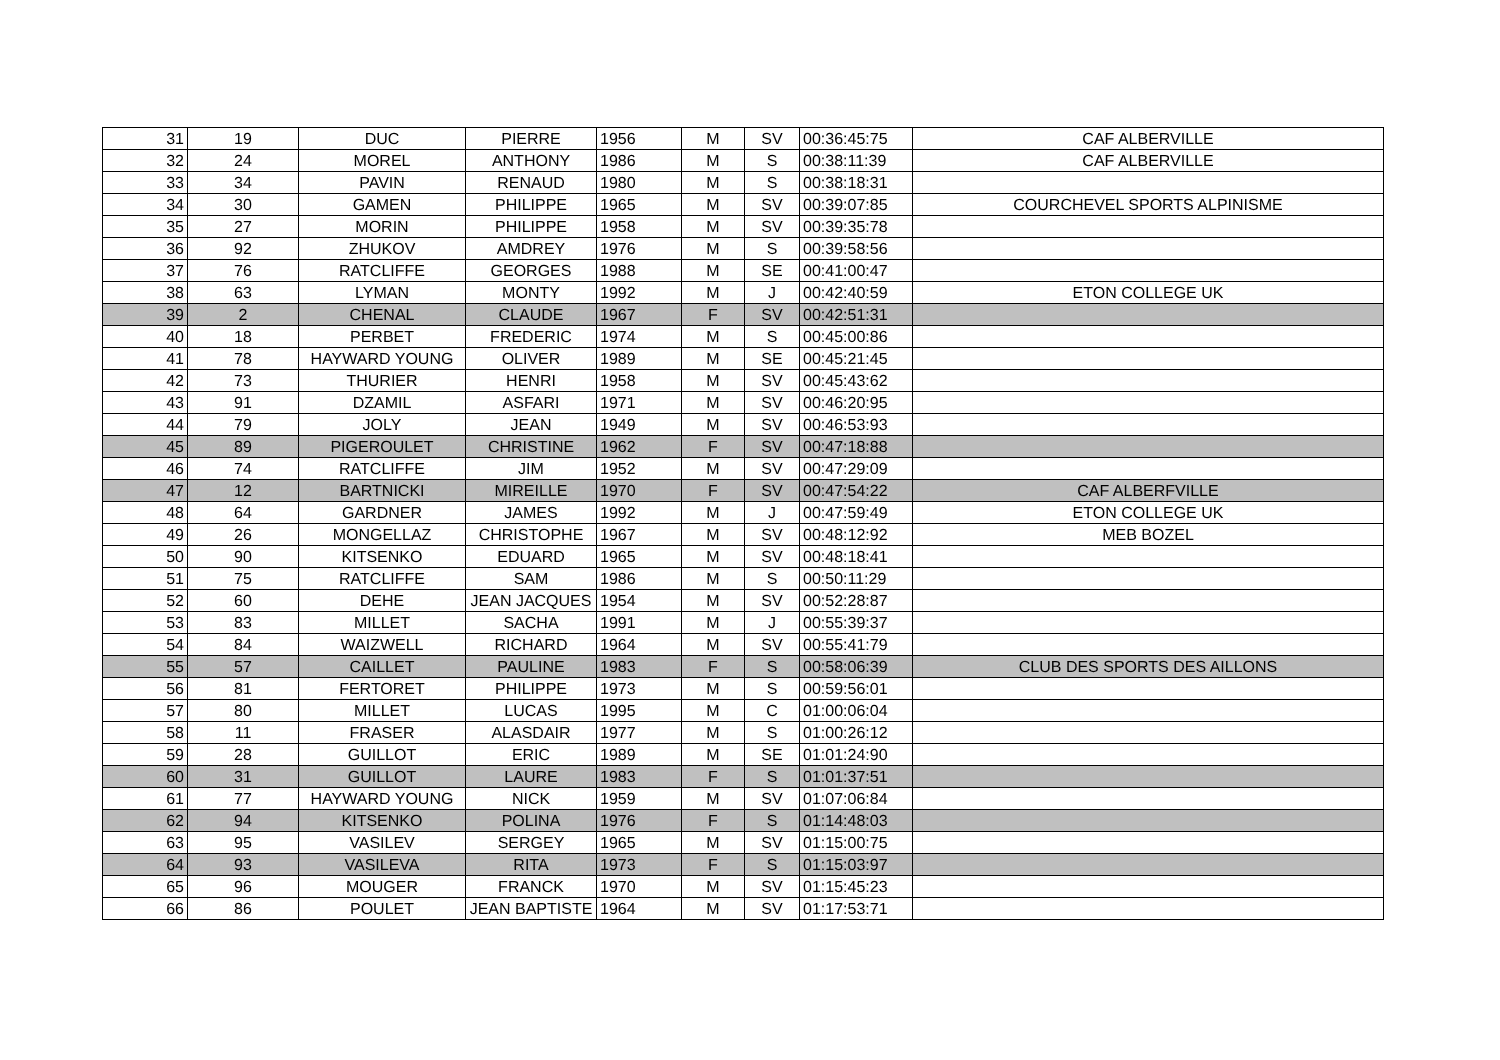| 31 | 19 | DUC | PIERRE | 1956 | M | SV | 00:36:45:75 | CAF ALBERVILLE |
| 32 | 24 | MOREL | ANTHONY | 1986 | M | S | 00:38:11:39 | CAF ALBERVILLE |
| 33 | 34 | PAVIN | RENAUD | 1980 | M | S | 00:38:18:31 | |
| 34 | 30 | GAMEN | PHILIPPE | 1965 | M | SV | 00:39:07:85 | COURCHEVEL SPORTS ALPINISME |
| 35 | 27 | MORIN | PHILIPPE | 1958 | M | SV | 00:39:35:78 | |
| 36 | 92 | ZHUKOV | AMDREY | 1976 | M | S | 00:39:58:56 | |
| 37 | 76 | RATCLIFFE | GEORGES | 1988 | M | SE | 00:41:00:47 | |
| 38 | 63 | LYMAN | MONTY | 1992 | M | J | 00:42:40:59 | ETON COLLEGE UK |
| 39 | 2 | CHENAL | CLAUDE | 1967 | F | SV | 00:42:51:31 | |
| 40 | 18 | PERBET | FREDERIC | 1974 | M | S | 00:45:00:86 | |
| 41 | 78 | HAYWARD YOUNG | OLIVER | 1989 | M | SE | 00:45:21:45 | |
| 42 | 73 | THURIER | HENRI | 1958 | M | SV | 00:45:43:62 | |
| 43 | 91 | DZAMIL | ASFARI | 1971 | M | SV | 00:46:20:95 | |
| 44 | 79 | JOLY | JEAN | 1949 | M | SV | 00:46:53:93 | |
| 45 | 89 | PIGEROULET | CHRISTINE | 1962 | F | SV | 00:47:18:88 | |
| 46 | 74 | RATCLIFFE | JIM | 1952 | M | SV | 00:47:29:09 | |
| 47 | 12 | BARTNICKI | MIREILLE | 1970 | F | SV | 00:47:54:22 | CAF ALBERFVILLE |
| 48 | 64 | GARDNER | JAMES | 1992 | M | J | 00:47:59:49 | ETON COLLEGE UK |
| 49 | 26 | MONGELLAZ | CHRISTOPHE | 1967 | M | SV | 00:48:12:92 | MEB BOZEL |
| 50 | 90 | KITSENKO | EDUARD | 1965 | M | SV | 00:48:18:41 | |
| 51 | 75 | RATCLIFFE | SAM | 1986 | M | S | 00:50:11:29 | |
| 52 | 60 | DEHE | JEAN JACQUES | 1954 | M | SV | 00:52:28:87 | |
| 53 | 83 | MILLET | SACHA | 1991 | M | J | 00:55:39:37 | |
| 54 | 84 | WAIZWELL | RICHARD | 1964 | M | SV | 00:55:41:79 | |
| 55 | 57 | CAILLET | PAULINE | 1983 | F | S | 00:58:06:39 | CLUB DES SPORTS DES AILLONS |
| 56 | 81 | FERTORET | PHILIPPE | 1973 | M | S | 00:59:56:01 | |
| 57 | 80 | MILLET | LUCAS | 1995 | M | C | 01:00:06:04 | |
| 58 | 11 | FRASER | ALASDAIR | 1977 | M | S | 01:00:26:12 | |
| 59 | 28 | GUILLOT | ERIC | 1989 | M | SE | 01:01:24:90 | |
| 60 | 31 | GUILLOT | LAURE | 1983 | F | S | 01:01:37:51 | |
| 61 | 77 | HAYWARD YOUNG | NICK | 1959 | M | SV | 01:07:06:84 | |
| 62 | 94 | KITSENKO | POLINA | 1976 | F | S | 01:14:48:03 | |
| 63 | 95 | VASILEV | SERGEY | 1965 | M | SV | 01:15:00:75 | |
| 64 | 93 | VASILEVA | RITA | 1973 | F | S | 01:15:03:97 | |
| 65 | 96 | MOUGER | FRANCK | 1970 | M | SV | 01:15:45:23 | |
| 66 | 86 | POULET | JEAN BAPTISTE | 1964 | M | SV | 01:17:53:71 | |